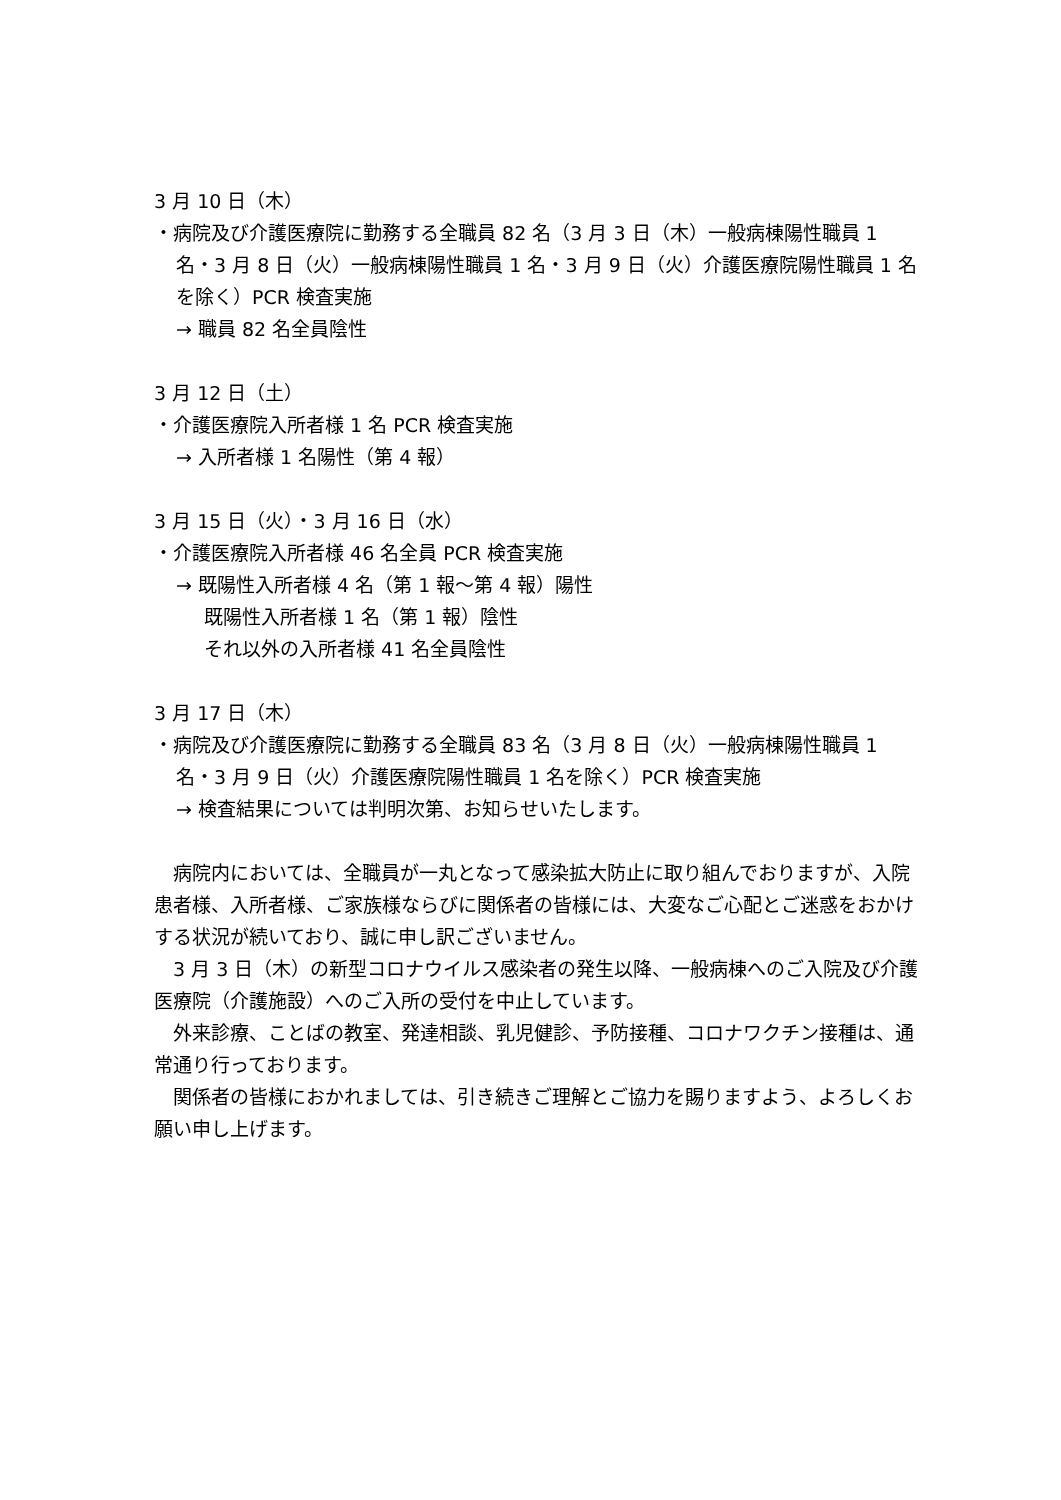3 月 10 日（木）
・病院及び介護医療院に勤務する全職員 82 名（3 月 3 日（木）一般病棟陽性職員 1 名・3 月 8 日（火）一般病棟陽性職員 1 名・3 月 9 日（火）介護医療院陽性職員 1 名を除く）PCR 検査実施
→ 職員 82 名全員陰性
3 月 12 日（土）
・介護医療院入所者様 1 名 PCR 検査実施
→ 入所者様 1 名陽性（第 4 報）
3 月 15 日（火）・3 月 16 日（水）
・介護医療院入所者様 46 名全員 PCR 検査実施
→ 既陽性入所者様 4 名（第 1 報～第 4 報）陽性
既陽性入所者様 1 名（第 1 報）陰性
それ以外の入所者様 41 名全員陰性
3 月 17 日（木）
・病院及び介護医療院に勤務する全職員 83 名（3 月 8 日（火）一般病棟陽性職員 1 名・3 月 9 日（火）介護医療院陽性職員 1 名を除く）PCR 検査実施
→ 検査結果については判明次第、お知らせいたします。
病院内においては、全職員が一丸となって感染拡大防止に取り組んでおりますが、入院患者様、入所者様、ご家族様ならびに関係者の皆様には、大変なご心配とご迷惑をおかけする状況が続いており、誠に申し訳ございません。
3 月 3 日（木）の新型コロナウイルス感染者の発生以降、一般病棟へのご入院及び介護医療院（介護施設）へのご入所の受付を中止しています。
外来診療、ことばの教室、発達相談、乳児健診、予防接種、コロナワクチン接種は、通常通り行っております。
関係者の皆様におかれましては、引き続きご理解とご協力を賜りますよう、よろしくお願い申し上げます。